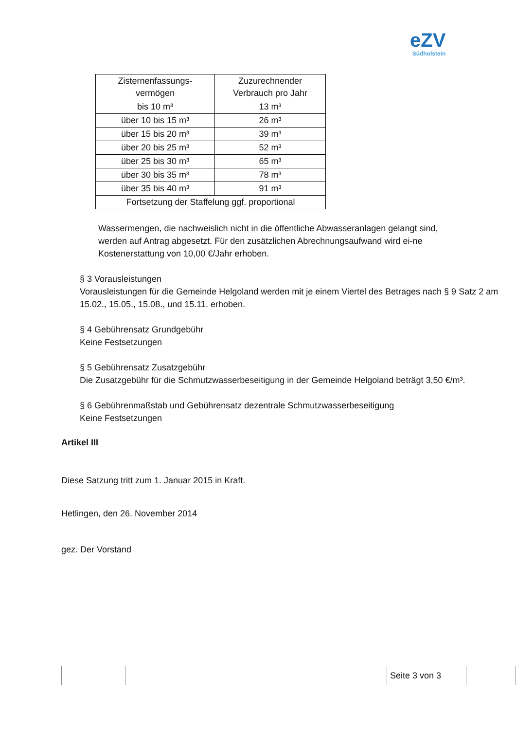eZV
Südholstein
| Zisternenfassungs- vermögen | Zuzurechnender Verbrauch pro Jahr |
| bis 10 m³ | 13 m³ |
| über 10 bis 15 m³ | 26 m³ |
| über 15 bis 20 m³ | 39 m³ |
| über 20 bis 25 m³ | 52 m³ |
| über 25 bis 30 m³ | 65 m³ |
| über 30 bis 35 m³ | 78 m³ |
| über 35 bis 40 m³ | 91 m³ |
| Fortsetzung der Staffelung ggf. proportional | |
Wassermengen, die nachweislich nicht in die öffentliche Abwasseranlagen gelangt sind, werden auf Antrag abgesetzt. Für den zusätzlichen Abrechnungsaufwand wird ei-ne Kostenerstattung von 10,00 €/Jahr erhoben.
§ 3 Vorausleistungen
Vorausleistungen für die Gemeinde Helgoland werden mit je einem Viertel des Betrages nach § 9 Satz 2 am 15.02., 15.05., 15.08., und 15.11. erhoben.
§ 4 Gebührensatz Grundgebühr
Keine Festsetzungen
§ 5 Gebührensatz Zusatzgebühr
Die Zusatzgebühr für die Schmutzwasserbeseitigung in der Gemeinde Helgoland beträgt 3,50 €/m³.
§ 6 Gebührenmaßstab und Gebührensatz dezentrale Schmutzwasserbeseitigung
Keine Festsetzungen
Artikel III
Diese Satzung tritt zum 1. Januar 2015 in Kraft.
Hetlingen, den 26. November 2014
gez. Der Vorstand
| | | Seite 3 von 3 | |